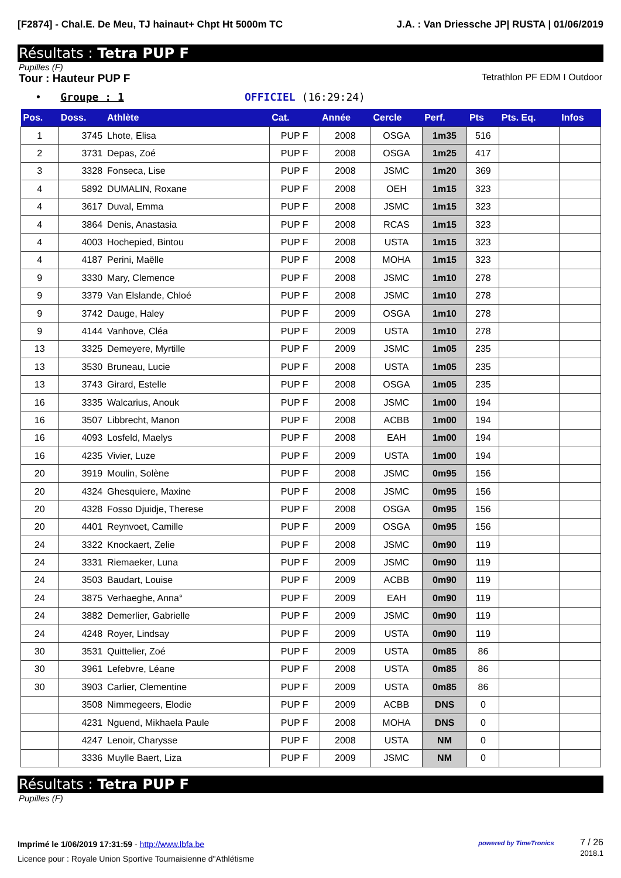[F2874] - Chal.E. De Meu, TJ hainaut+ Chpt Ht 5000m TC
J.A. : Van Driessche JP| RUSTA | 01/06/2019
Résultats : Tetra PUP F
Pupilles (F)
Tour : Hauteur PUP F
Tetrathlon PF EDM I Outdoor
• Groupe : 1 OFFICIEL (16:29:24)
| Pos. | Doss. | Athlète | Cat. | Année | Cercle | Perf. | Pts | Pts. Eq. | Infos |
| --- | --- | --- | --- | --- | --- | --- | --- | --- | --- |
| 1 | 3745 | Lhote, Elisa | PUP F | 2008 | OSGA | 1m35 | 516 | | |
| 2 | 3731 | Depas, Zoé | PUP F | 2008 | OSGA | 1m25 | 417 | | |
| 3 | 3328 | Fonseca, Lise | PUP F | 2008 | JSMC | 1m20 | 369 | | |
| 4 | 5892 | DUMALIN, Roxane | PUP F | 2008 | OEH | 1m15 | 323 | | |
| 4 | 3617 | Duval, Emma | PUP F | 2008 | JSMC | 1m15 | 323 | | |
| 4 | 3864 | Denis, Anastasia | PUP F | 2008 | RCAS | 1m15 | 323 | | |
| 4 | 4003 | Hochepied, Bintou | PUP F | 2008 | USTA | 1m15 | 323 | | |
| 4 | 4187 | Perini, Maëlle | PUP F | 2008 | MOHA | 1m15 | 323 | | |
| 9 | 3330 | Mary, Clemence | PUP F | 2008 | JSMC | 1m10 | 278 | | |
| 9 | 3379 | Van Elslande, Chloé | PUP F | 2008 | JSMC | 1m10 | 278 | | |
| 9 | 3742 | Dauge, Haley | PUP F | 2009 | OSGA | 1m10 | 278 | | |
| 9 | 4144 | Vanhove, Cléa | PUP F | 2009 | USTA | 1m10 | 278 | | |
| 13 | 3325 | Demeyere, Myrtille | PUP F | 2009 | JSMC | 1m05 | 235 | | |
| 13 | 3530 | Bruneau, Lucie | PUP F | 2008 | USTA | 1m05 | 235 | | |
| 13 | 3743 | Girard, Estelle | PUP F | 2008 | OSGA | 1m05 | 235 | | |
| 16 | 3335 | Walcarius, Anouk | PUP F | 2008 | JSMC | 1m00 | 194 | | |
| 16 | 3507 | Libbrecht, Manon | PUP F | 2008 | ACBB | 1m00 | 194 | | |
| 16 | 4093 | Losfeld, Maelys | PUP F | 2008 | EAH | 1m00 | 194 | | |
| 16 | 4235 | Vivier, Luze | PUP F | 2009 | USTA | 1m00 | 194 | | |
| 20 | 3919 | Moulin, Solène | PUP F | 2008 | JSMC | 0m95 | 156 | | |
| 20 | 4324 | Ghesquiere, Maxine | PUP F | 2008 | JSMC | 0m95 | 156 | | |
| 20 | 4328 | Fosso Djuidje, Therese | PUP F | 2008 | OSGA | 0m95 | 156 | | |
| 20 | 4401 | Reynvoet, Camille | PUP F | 2009 | OSGA | 0m95 | 156 | | |
| 24 | 3322 | Knockaert, Zelie | PUP F | 2008 | JSMC | 0m90 | 119 | | |
| 24 | 3331 | Riemaeker, Luna | PUP F | 2009 | JSMC | 0m90 | 119 | | |
| 24 | 3503 | Baudart, Louise | PUP F | 2009 | ACBB | 0m90 | 119 | | |
| 24 | 3875 | Verhaeghe, Anna° | PUP F | 2009 | EAH | 0m90 | 119 | | |
| 24 | 3882 | Demerlier, Gabrielle | PUP F | 2009 | JSMC | 0m90 | 119 | | |
| 24 | 4248 | Royer, Lindsay | PUP F | 2009 | USTA | 0m90 | 119 | | |
| 30 | 3531 | Quittelier, Zoé | PUP F | 2009 | USTA | 0m85 | 86 | | |
| 30 | 3961 | Lefebvre, Léane | PUP F | 2008 | USTA | 0m85 | 86 | | |
| 30 | 3903 | Carlier, Clementine | PUP F | 2009 | USTA | 0m85 | 86 | | |
| | 3508 | Nimmegeers, Elodie | PUP F | 2009 | ACBB | DNS | 0 | | |
| | 4231 | Nguend, Mikhaela Paule | PUP F | 2008 | MOHA | DNS | 0 | | |
| | 4247 | Lenoir, Charysse | PUP F | 2008 | USTA | NM | 0 | | |
| | 3336 | Muylle Baert, Liza | PUP F | 2009 | JSMC | NM | 0 | | |
Résultats : Tetra PUP F
Pupilles (F)
Imprimé le 1/06/2019 17:31:59 - http://www.lbfa.be
Licence pour : Royale Union Sportive Tournaisienne d"Athlétisme
powered by TimeTronics 7 / 26
2018.1